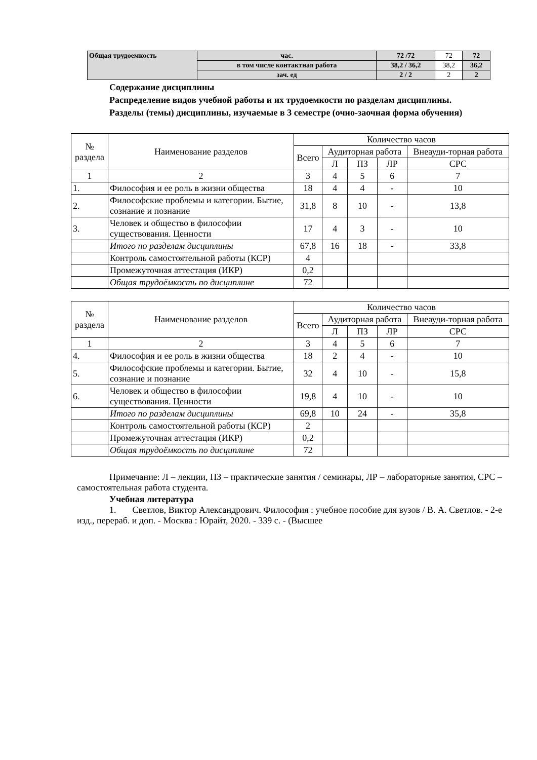| Общая трудоемкость | час. | 72 /72 | 72 | 72 |
| | в том числе контактная работа | 38,2 / 36,2 | 38,2 | 36,2 |
| | зач. ед | 2 / 2 | 2 | 2 |
Содержание дисциплины
Распределение видов учебной работы и их трудоемкости по разделам дисциплины.
Разделы (темы) дисциплины, изучаемые в 3 семестре (очно-заочная форма обучения)
| № раздела | Наименование разделов | Количество часов | | | | |
| --- | --- | --- | --- | --- | --- | --- |
| | | Всего | Аудиторная работа | | | Внеауди-торная работа |
| | | | Л | ПЗ | ЛР | СРС |
| 1 | 2 | 3 | 4 | 5 | 6 | 7 |
| 1. | Философия и ее роль в жизни общества | 18 | 4 | 4 | - | 10 |
| 2. | Философские проблемы и категории. Бытие, сознание и познание | 31,8 | 8 | 10 | - | 13,8 |
| 3. | Человек и общество в философии существования. Ценности | 17 | 4 | 3 | - | 10 |
| | Итого по разделам дисциплины | 67,8 | 16 | 18 | - | 33,8 |
| | Контроль самостоятельной работы (КСР) | 4 | | | | |
| | Промежуточная аттестация (ИКР) | 0,2 | | | | |
| | Общая трудоёмкость по дисциплине | 72 | | | | |
| № раздела | Наименование разделов | Количество часов | | | | |
| --- | --- | --- | --- | --- | --- | --- |
| | | Всего | Аудиторная работа | | | Внеауди-торная работа |
| | | | Л | ПЗ | ЛР | СРС |
| 1 | 2 | 3 | 4 | 5 | 6 | 7 |
| 4. | Философия и ее роль в жизни общества | 18 | 2 | 4 | - | 10 |
| 5. | Философские проблемы и категории. Бытие, сознание и познание | 32 | 4 | 10 | - | 15,8 |
| 6. | Человек и общество в философии существования. Ценности | 19,8 | 4 | 10 | - | 10 |
| | Итого по разделам дисциплины | 69,8 | 10 | 24 | - | 35,8 |
| | Контроль самостоятельной работы (КСР) | 2 | | | | |
| | Промежуточная аттестация (ИКР) | 0,2 | | | | |
| | Общая трудоёмкость по дисциплине | 72 | | | | |
Примечание: Л – лекции, ПЗ – практические занятия / семинары, ЛР – лабораторные занятия, СРС – самостоятельная работа студента.
Учебная литература
1. Светлов, Виктор Александрович. Философия : учебное пособие для вузов / В. А. Светлов. - 2-е изд., перераб. и доп. - Москва : Юрайт, 2020. - 339 с. - (Высшее